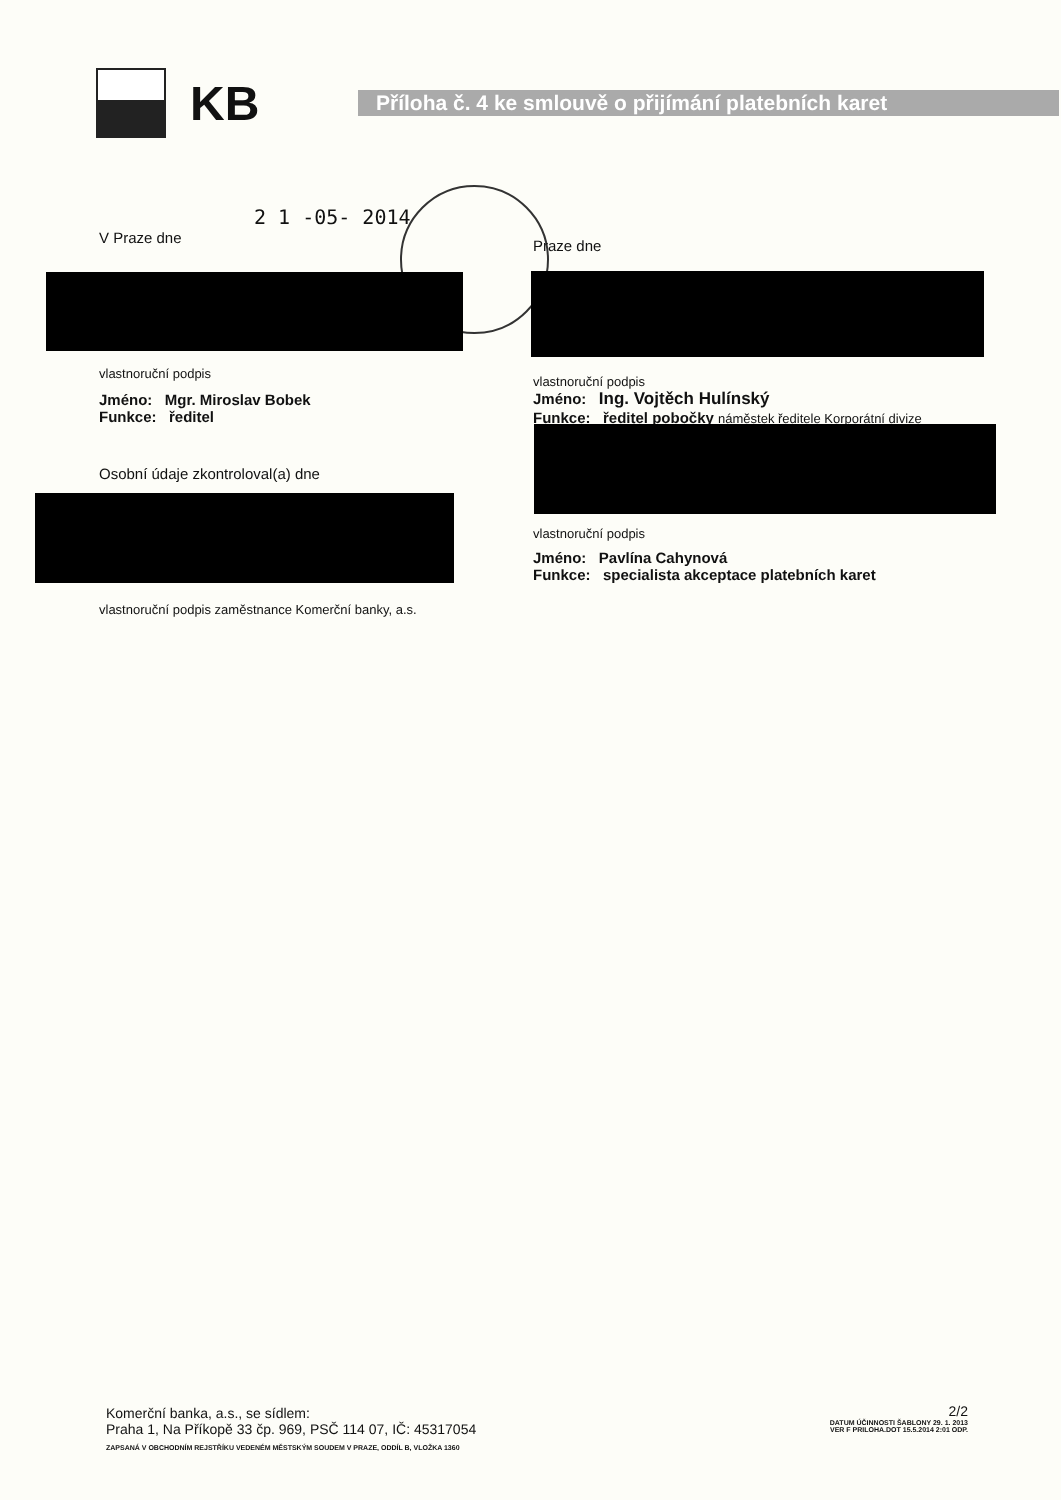KB
Příloha č. 4 ke smlouvě o přijímání platebních karet
2 1 -05- 2014
V Praze dne
vlastnoruční podpis
Jméno: Mgr. Miroslav Bobek
Funkce: ředitel
Osobní údaje zkontroloval(a) dne
vlastnoruční podpis zaměstnance Komerční banky, a.s.
Praze dne
vlastnoruční podpis
Jméno: Ing. Vojtěch Hulínský
Funkce: ředitel pobočky náměstek ředitele Korporátní divize
vlastnoruční podpis
Jméno: Pavlína Cahynová
Funkce: specialista akceptace platebních karet
Komerční banka, a.s., se sídlem:
Praha 1, Na Příkopě 33 čp. 969, PSČ 114 07, IČ: 45317054
ZAPSANÁ V OBCHODNÍM REJSTŘÍKU VEDENÉM MĚSTSKÝM SOUDEM V PRAZE, ODDÍL B, VLOŽKA 1360
2/2
DATUM ÚČINNOSTI ŠABLONY 29. 1. 2013
VER F PRILOHA.DOT 15.5.2014 2:01 ODP.